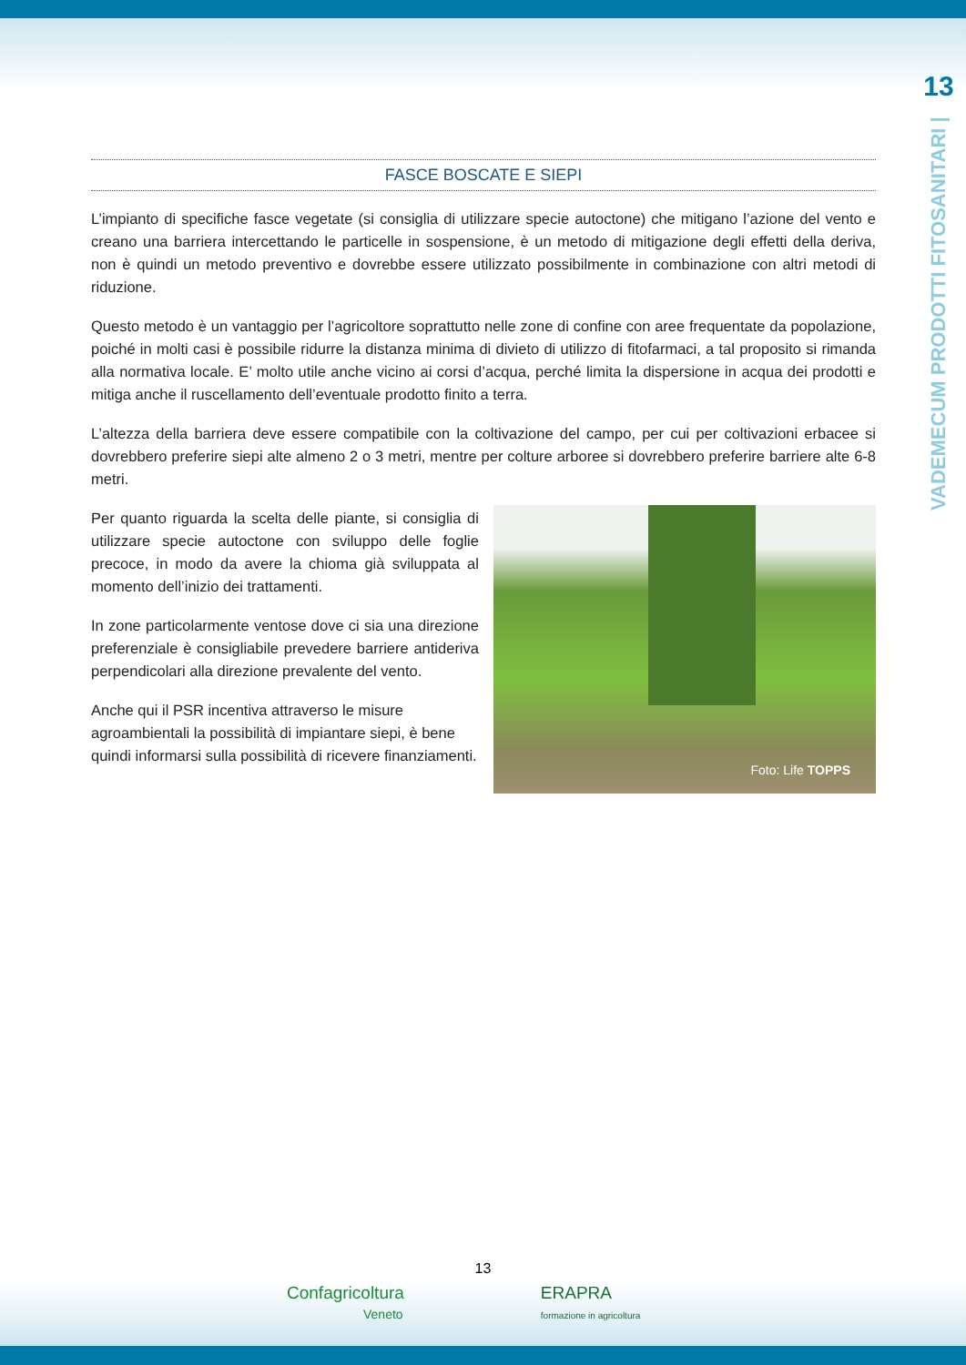13
VADEMECUM PRODOTTI FITOSANITARI |
FASCE BOSCATE E SIEPI
L’impianto di specifiche fasce vegetate (si consiglia di utilizzare specie autoctone) che mitigano l’azione del vento e creano una barriera intercettando le particelle in sospensione, è un metodo di mitigazione degli effetti della deriva, non è quindi un metodo preventivo e dovrebbe essere utilizzato possibilmente in combinazione con altri metodi di riduzione.
Questo metodo è un vantaggio per l’agricoltore soprattutto nelle zone di confine con aree frequentate da popolazione, poiché in molti casi è possibile ridurre la distanza minima di divieto di utilizzo di fitofarmaci, a tal proposito si rimanda alla normativa locale. E’ molto utile anche vicino ai corsi d’acqua, perché limita la dispersione in acqua dei prodotti e mitiga anche il ruscellamento dell’eventuale prodotto finito a terra.
L’altezza della barriera deve essere compatibile con la coltivazione del campo, per cui per coltivazioni erbacee si dovrebbero preferire siepi alte almeno 2 o 3 metri, mentre per colture arboree si dovrebbero preferire barriere alte 6-8 metri.
Per quanto riguarda la scelta delle piante, si consiglia di utilizzare specie autoctone con sviluppo delle foglie precoce, in modo da avere la chioma già sviluppata al momento dell’inizio dei trattamenti.
In zone particolarmente ventose dove ci sia una direzione preferenziale è consigliabile prevedere barriere antideriva perpendicolari alla direzione prevalente del vento.
Anche qui il PSR incentiva attraverso le misure agroambientali la possibilità di impiantare siepi, è bene quindi informarsi sulla possibilità di ricevere finanziamenti.
Foto: Life TOPPS
13
Confagricoltura
Veneto
ERAPRA
formazione in agricoltura